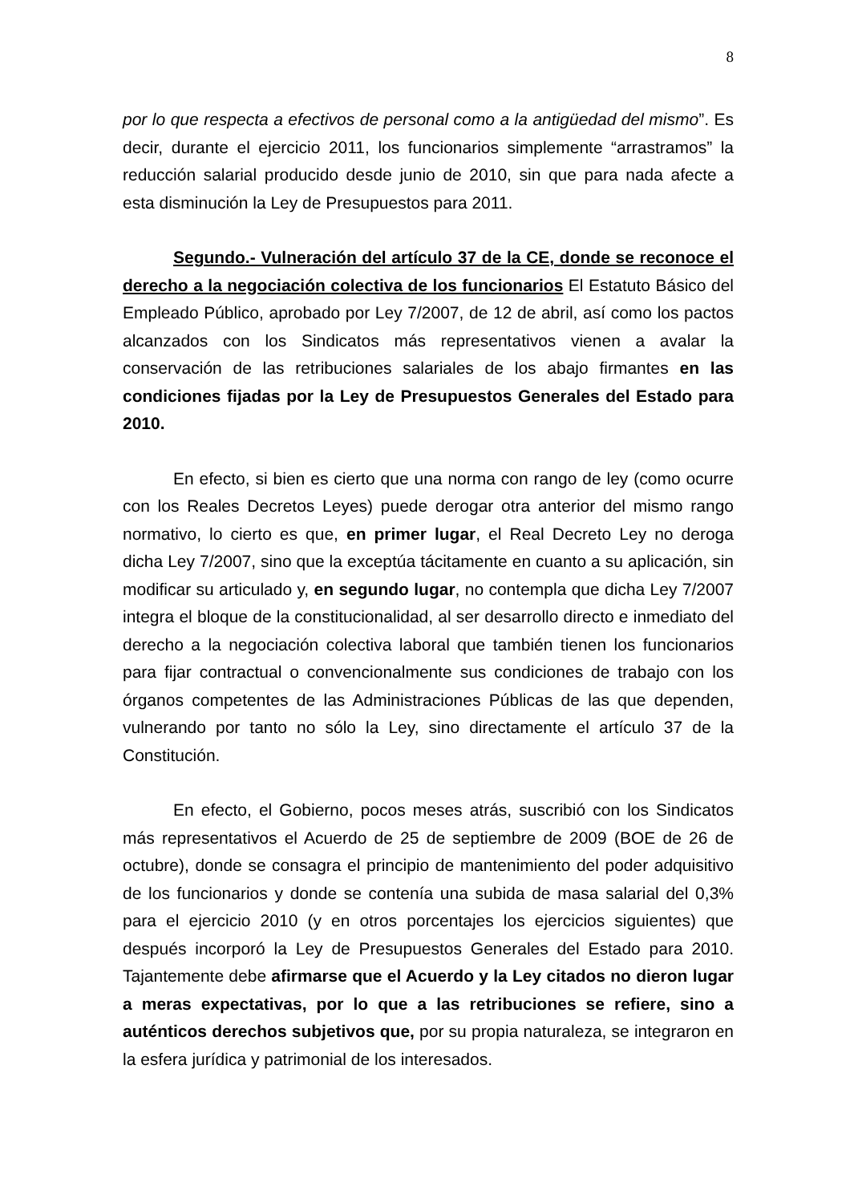8
por lo que respecta a efectivos de personal como a la antigüedad del mismo”. Es decir, durante el ejercicio 2011, los funcionarios simplemente “arrastramos” la reducción salarial producido desde junio de 2010, sin que para nada afecte a esta disminución la Ley de Presupuestos para 2011.
Segundo.- Vulneración del artículo 37 de la CE, donde se reconoce el derecho a la negociación colectiva de los funcionarios El Estatuto Básico del Empleado Público, aprobado por Ley 7/2007, de 12 de abril, así como los pactos alcanzados con los Sindicatos más representativos vienen a avalar la conservación de las retribuciones salariales de los abajo firmantes en las condiciones fijadas por la Ley de Presupuestos Generales del Estado para 2010.
En efecto, si bien es cierto que una norma con rango de ley (como ocurre con los Reales Decretos Leyes) puede derogar otra anterior del mismo rango normativo, lo cierto es que, en primer lugar, el Real Decreto Ley no deroga dicha Ley 7/2007, sino que la exceptúa tácitamente en cuanto a su aplicación, sin modificar su articulado y, en segundo lugar, no contempla que dicha Ley 7/2007 integra el bloque de la constitucionalidad, al ser desarrollo directo e inmediato del derecho a la negociación colectiva laboral que también tienen los funcionarios para fijar contractual o convencionalmente sus condiciones de trabajo con los órganos competentes de las Administraciones Públicas de las que dependen, vulnerando por tanto no sólo la Ley, sino directamente el artículo 37 de la Constitución.
En efecto, el Gobierno, pocos meses atrás, suscribió con los Sindicatos más representativos el Acuerdo de 25 de septiembre de 2009 (BOE de 26 de octubre), donde se consagra el principio de mantenimiento del poder adquisitivo de los funcionarios y donde se contenía una subida de masa salarial del 0,3% para el ejercicio 2010 (y en otros porcentajes los ejercicios siguientes) que después incorporó la Ley de Presupuestos Generales del Estado para 2010. Tajantemente debe afirmarse que el Acuerdo y la Ley citados no dieron lugar a meras expectativas, por lo que a las retribuciones se refiere, sino a auténticos derechos subjetivos que, por su propia naturaleza, se integraron en la esfera jurídica y patrimonial de los interesados.